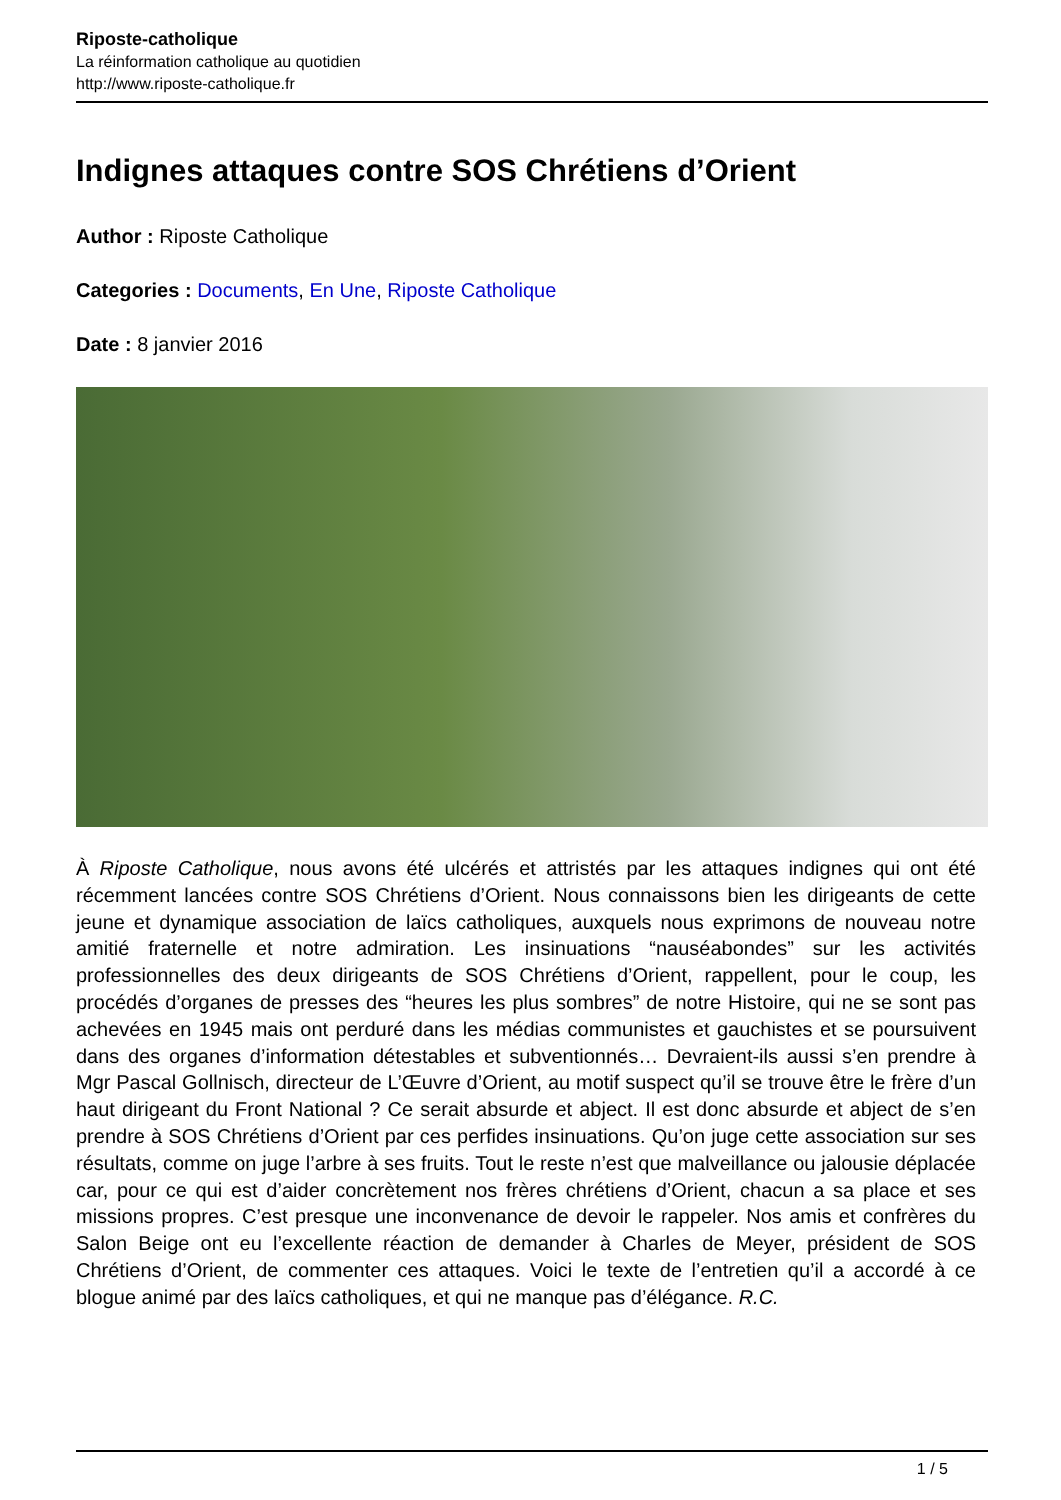Riposte-catholique
La réinformation catholique au quotidien
http://www.riposte-catholique.fr
Indignes attaques contre SOS Chrétiens d’Orient
Author : Riposte Catholique
Categories : Documents, En Une, Riposte Catholique
Date : 8 janvier 2016
À Riposte Catholique, nous avons été ulcérés et attristés par les attaques indignes qui ont été récemment lancées contre SOS Chrétiens d’Orient. Nous connaissons bien les dirigeants de cette jeune et dynamique association de laïcs catholiques, auxquels nous exprimons de nouveau notre amitié fraternelle et notre admiration. Les insinuations “nauséabondes” sur les activités professionnelles des deux dirigeants de SOS Chrétiens d’Orient, rappellent, pour le coup, les procédés d’organes de presses des “heures les plus sombres” de notre Histoire, qui ne se sont pas achevées en 1945 mais ont perduré dans les médias communistes et gauchistes et se poursuivent dans des organes d’information détestables et subventionnés… Devraient-ils aussi s’en prendre à Mgr Pascal Gollnisch, directeur de L’Œuvre d’Orient, au motif suspect qu’il se trouve être le frère d’un haut dirigeant du Front National ? Ce serait absurde et abject. Il est donc absurde et abject de s’en prendre à SOS Chrétiens d’Orient par ces perfides insinuations. Qu’on juge cette association sur ses résultats, comme on juge l’arbre à ses fruits. Tout le reste n’est que malveillance ou jalousie déplacée car, pour ce qui est d’aider concrètement nos frères chrétiens d’Orient, chacun a sa place et ses missions propres. C’est presque une inconvenance de devoir le rappeler. Nos amis et confrères du Salon Beige ont eu l’excellente réaction de demander à Charles de Meyer, président de SOS Chrétiens d’Orient, de commenter ces attaques. Voici le texte de l’entretien qu’il a accordé à ce blogue animé par des laïcs catholiques, et qui ne manque pas d’élégance. R.C.
1 / 5